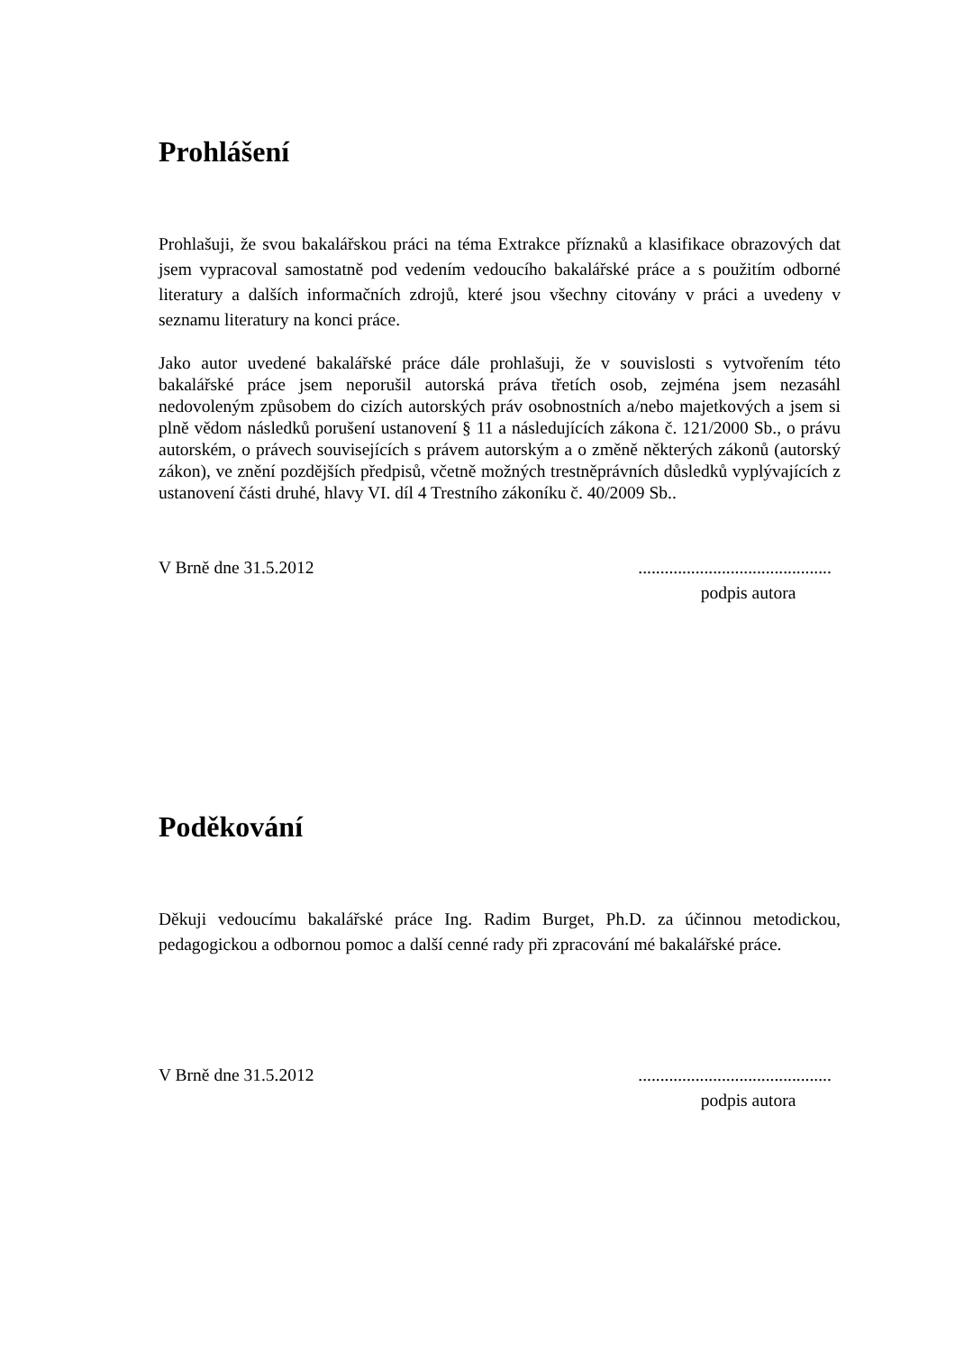Prohlášení
Prohlašuji, že svou bakalářskou práci na téma Extrakce příznaků a klasifikace obrazových dat jsem vypracoval samostatně pod vedením vedoucího bakalářské práce a s použitím odborné literatury a dalších informačních zdrojů, které jsou všechny citovány v práci a uvedeny v seznamu literatury na konci práce.
Jako autor uvedené bakalářské práce dále prohlašuji, že v souvislosti s vytvořením této bakalářské práce jsem neporušil autorská práva třetích osob, zejména jsem nezasáhl nedovoleným způsobem do cizích autorských práv osobnostních a/nebo majetkových a jsem si plně vědom následků porušení ustanovení § 11 a následujících zákona č. 121/2000 Sb., o právu autorském, o právech souvisejících s právem autorským a o změně některých zákonů (autorský zákon), ve znění pozdějších předpisů, včetně možných trestněprávních důsledků vyplývajících z ustanovení části druhé, hlavy VI. díl 4 Trestního zákoníku č. 40/2009 Sb..
V Brně dne 31.5.2012 ............................................
podpis autora
Poděkování
Děkuji vedoucímu bakalářské práce Ing. Radim Burget, Ph.D. za účinnou metodickou, pedagogickou a odbornou pomoc a další cenné rady při zpracování mé bakalářské práce.
V Brně dne 31.5.2012 ............................................
podpis autora